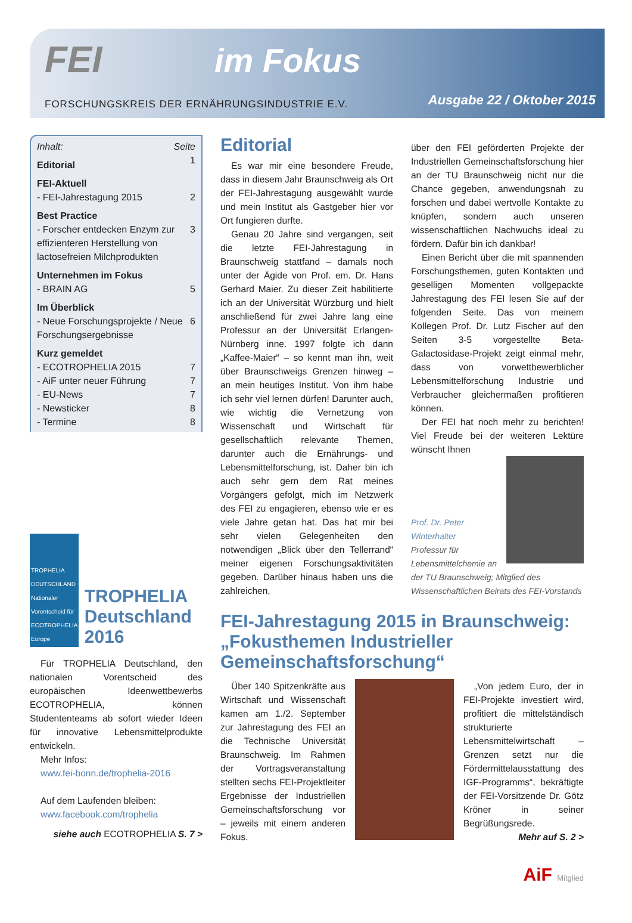FEI im Fokus
FORSCHUNGSKREIS DER ERNÄHRUNGSINDUSTRIE E.V.
Ausgabe 22 / Oktober 2015
Inhalt: Seite
Editorial 1
FEI-Aktuell
- FEI-Jahrestagung 2015 2
Best Practice
- Forscher entdecken Enzym zur effizienteren Herstellung von lactosefreien Milchprodukten 3
Unternehmen im Fokus
- BRAIN AG 5
Im Überblick
- Neue Forschungsprojekte / Neue Forschungsergebnisse 6
Kurz gemeldet
- ECOTROPHELIA 2015 7
- AiF unter neuer Führung 7
- EU-News 7
- Newsticker 8
- Termine 8
TROPHELIA DEUTSCHLAND Nationaler Vorentscheid für ECOTROPHELIA Europe
TROPHELIA Deutsch­land 2016
Für TROPHELIA Deutschland, den nationalen Vorentscheid des europäischen Ideenwettbewerbs ECOTROPHELIA, können Studententeams ab sofort wieder Ideen für innovative Lebensmittelprodukte entwickeln.
Mehr Infos:
www.fei-bonn.de/trophelia-2016
Auf dem Laufenden bleiben:
www.facebook.com/trophelia
siehe auch ECOTROPHELIA S. 7 >
Editorial
Es war mir eine besondere Freude, dass in diesem Jahr Braunschweig als Ort der FEI-Jahrestagung ausgewählt wurde und mein Institut als Gastgeber hier vor Ort fungieren durfte.
Genau 20 Jahre sind vergangen, seit die letzte FEI-Jahrestagung in Braunschweig stattfand – damals noch unter der Ägide von Prof. em. Dr. Hans Gerhard Maier. Zu dieser Zeit habilitierte ich an der Universität Würzburg und hielt anschließend für zwei Jahre lang eine Professur an der Universität Erlangen-Nürnberg inne. 1997 folgte ich dann „Kaffee-Maier“ – so kennt man ihn, weit über Braunschweigs Grenzen hinweg – an mein heutiges Institut. Von ihm habe ich sehr viel lernen dürfen! Darunter auch, wie wichtig die Vernetzung von Wissenschaft und Wirtschaft für gesellschaftlich relevante Themen, darunter auch die Ernährungs- und Lebensmittelforschung, ist. Daher bin ich auch sehr gern dem Rat meines Vorgängers gefolgt, mich im Netzwerk des FEI zu engagieren, ebenso wie er es viele Jahre getan hat. Das hat mir bei sehr vielen Gelegenheiten den notwendigen „Blick über den Tellerrand“ meiner eigenen Forschungsaktivitäten gegeben. Darüber hinaus haben uns die zahlreichen,
über den FEI geförderten Projekte der Industriellen Gemeinschaftsforschung hier an der TU Braunschweig nicht nur die Chance gegeben, anwendungsnah zu forschen und dabei wertvolle Kontakte zu knüpfen, sondern auch unseren wissenschaftlichen Nachwuchs ideal zu fördern. Dafür bin ich dankbar!
Einen Bericht über die mit spannenden Forschungsthemen, guten Kontakten und geselligen Momenten vollgepackte Jahrestagung des FEI lesen Sie auf der folgenden Seite. Das von meinem Kollegen Prof. Dr. Lutz Fischer auf den Seiten 3-5 vorgestellte Beta-Galactosidase-Projekt zeigt einmal mehr, dass von vorwettbewerblicher Lebensmittelforschung Industrie und Verbraucher gleichermaßen profitieren können.
Der FEI hat noch mehr zu berichten! Viel Freude bei der weiteren Lektüre wünscht Ihnen
Prof. Dr. Peter Winterhalter
Professur für Lebensmittelchemie an der TU Braunschweig; Mitglied des Wissenschaftlichen Beirats des FEI-Vorstands
FEI-Jahrestagung 2015 in Braunschweig: „Fokusthemen Industrieller Gemeinschafts­forschung“
Über 140 Spitzenkräfte aus Wirtschaft und Wissenschaft kamen am 1./2. September zur Jahrestagung des FEI an die Technische Universität Braunschweig. Im Rahmen der Vortragsveranstaltung stellten sechs FEI-Projektleiter Ergebnisse der Industriellen Gemeinschaftsforschung vor – jeweils mit einem anderen Fokus.
„Von jedem Euro, der in FEI-Projekte investiert wird, profitiert die mittelständisch strukturierte Lebensmittelwirtschaft – Grenzen setzt nur die Fördermittelausstattung des IGF-Programms“, bekräftigte der FEI-Vorsitzende Dr. Götz Kröner in seiner Begrüßungsrede.
Mehr auf S. 2 >
AiF Mitglied